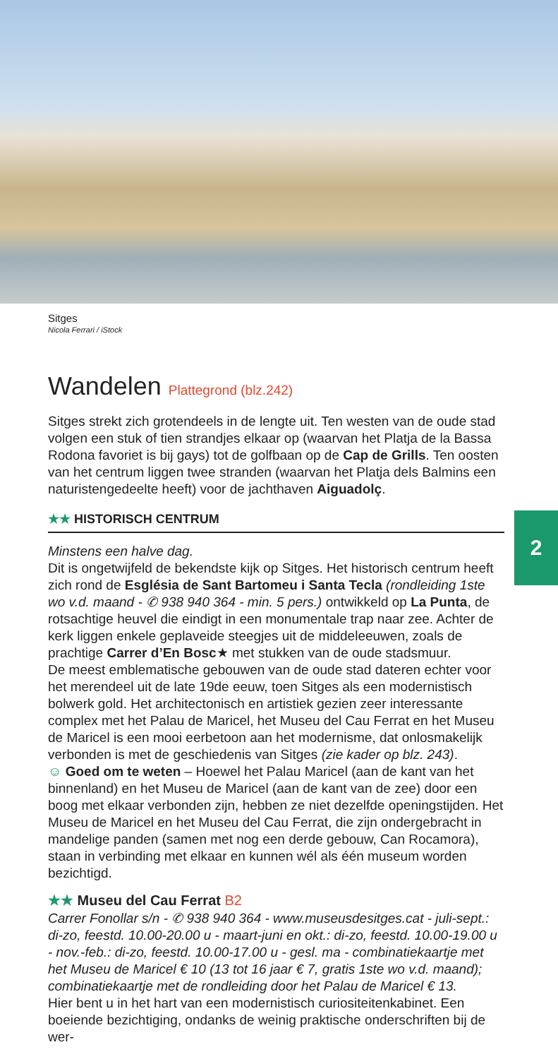Sitges
Nicola Ferrari / iStock
2
Wandelen Plattegrond (blz.242)
Sitges strekt zich grotendeels in de lengte uit. Ten westen van de oude stad volgen een stuk of tien strandjes elkaar op (waarvan het Platja de la Bassa Rodona favoriet is bij gays) tot de golfbaan op de Cap de Grills. Ten oosten van het centrum liggen twee stranden (waarvan het Platja dels Balmins een naturistengedeelte heeft) voor de jachthaven Aiguadolç.
★★ HISTORISCH CENTRUM
Minstens een halve dag.
Dit is ongetwijfeld de bekendste kijk op Sitges. Het historisch centrum heeft zich rond de Església de Sant Bartomeu i Santa Tecla (rondleiding 1ste wo v.d. maand - ✆ 938 940 364 - min. 5 pers.) ontwikkeld op La Punta, de rotsachtige heuvel die eindigt in een monumentale trap naar zee. Achter de kerk liggen enkele geplaveide steegjes uit de middeleeuwen, zoals de prachtige Carrer d’En Bosc★ met stukken van de oude stadsmuur.
De meest emblematische gebouwen van de oude stad dateren echter voor het merendeel uit de late 19de eeuw, toen Sitges als een modernistisch bolwerk gold. Het architectonisch en artistiek gezien zeer interessante complex met het Palau de Maricel, het Museu del Cau Ferrat en het Museu de Maricel is een mooi eerbetoon aan het modernisme, dat onlosmakelijk verbonden is met de geschiedenis van Sitges (zie kader op blz. 243).
☺ Goed om te weten – Hoewel het Palau Maricel (aan de kant van het binnenland) en het Museu de Maricel (aan de kant van de zee) door een boog met elkaar verbonden zijn, hebben ze niet dezelfde openingstijden. Het Museu de Maricel en het Museu del Cau Ferrat, die zijn ondergebracht in mandelige panden (samen met nog een derde gebouw, Can Rocamora), staan in verbinding met elkaar en kunnen wél als één museum worden bezichtigd.
★★ Museu del Cau Ferrat B2
Carrer Fonollar s/n - ✆ 938 940 364 - www.museusdesitges.cat - juli-sept.: di-zo, feestd. 10.00-20.00 u - maart-juni en okt.: di-zo, feestd. 10.00-19.00 u - nov.-feb.: di-zo, feestd. 10.00-17.00 u - gesl. ma - combinatiekaartje met het Museu de Maricel € 10 (13 tot 16 jaar € 7, gratis 1ste wo v.d. maand); combinatiekaartje met de rondleiding door het Palau de Maricel € 13.
Hier bent u in het hart van een modernistisch curiositeitenkabinet. Een boeiende bezichtiging, ondanks de weinig praktische onderschriften bij de wer-